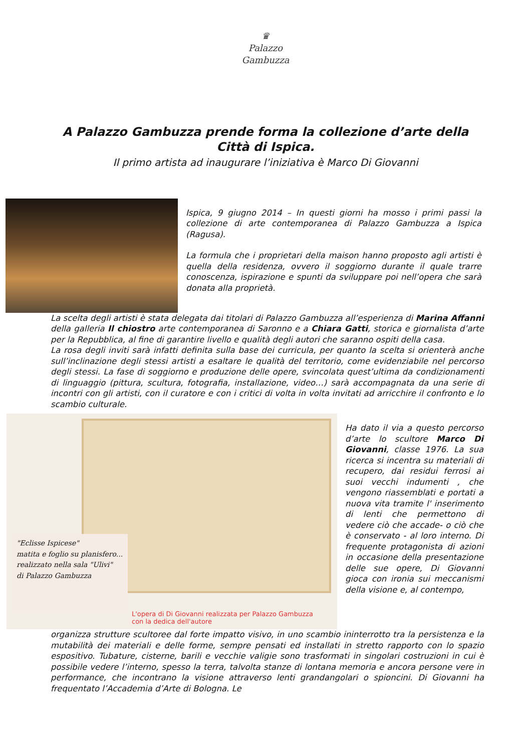♛
Palazzo
Gambuzza
A Palazzo Gambuzza prende forma la collezione d’arte della
Città di Ispica.
Il primo artista ad inaugurare l’iniziativa è Marco Di Giovanni
Ispica, 9 giugno 2014 – In questi giorni ha mosso i primi passi la collezione di arte contemporanea di Palazzo Gambuzza a Ispica (Ragusa).
La formula che i proprietari della maison hanno proposto agli artisti è quella della residenza, ovvero il soggiorno durante il quale trarre conoscenza, ispirazione e spunti da sviluppare poi nell’opera che sarà donata alla proprietà.
La scelta degli artisti è stata delegata dai titolari di Palazzo Gambuzza all’esperienza di Marina Affanni della galleria Il chiostro arte contemporanea di Saronno e a Chiara Gatti, storica e giornalista d’arte per la Repubblica, al fine di garantire livello e qualità degli autori che saranno ospiti della casa.
La rosa degli inviti sarà infatti definita sulla base dei curricula, per quanto la scelta si orienterà anche sull’inclinazione degli stessi artisti a esaltare le qualità del territorio, come evidenziabile nel percorso degli stessi. La fase di soggiorno e produzione delle opere, svincolata quest’ultima da condizionamenti di linguaggio (pittura, scultura, fotografia, installazione, video…) sarà accompagnata da una serie di incontri con gli artisti, con il curatore e con i critici di volta in volta invitati ad arricchire il confronto e lo scambio culturale.
"Eclisse Ispicese"
matita e foglio su planisfero...
realizzato nella sala "Ulivi"
di Palazzo Gambuzza
L'opera di Di Giovanni realizzata per Palazzo Gambuzza
con la dedica dell'autore
Ha dato il via a questo percorso d’arte lo scultore Marco Di Giovanni, classe 1976. La sua ricerca si incentra su materiali di recupero, dai residui ferrosi ai suoi vecchi indumenti , che vengono riassemblati e portati a nuova vita tramite l' inserimento di lenti che permettono di vedere ciò che accade- o ciò che è conservato - al loro interno. Di frequente protagonista di azioni in occasione della presentazione delle sue opere, Di Giovanni gioca con ironia sui meccanismi della visione e, al contempo,
organizza strutture scultoree dal forte impatto visivo, in uno scambio ininterrotto tra la persistenza e la mutabilità dei materiali e delle forme, sempre pensati ed installati in stretto rapporto con lo spazio espositivo. Tubature, cisterne, barili e vecchie valigie sono trasformati in singolari costruzioni in cui è possibile vedere l’interno, spesso la terra, talvolta stanze di lontana memoria e ancora persone vere in performance, che incontrano la visione attraverso lenti grandangolari o spioncini. Di Giovanni ha frequentato l’Accademia d’Arte di Bologna. Le